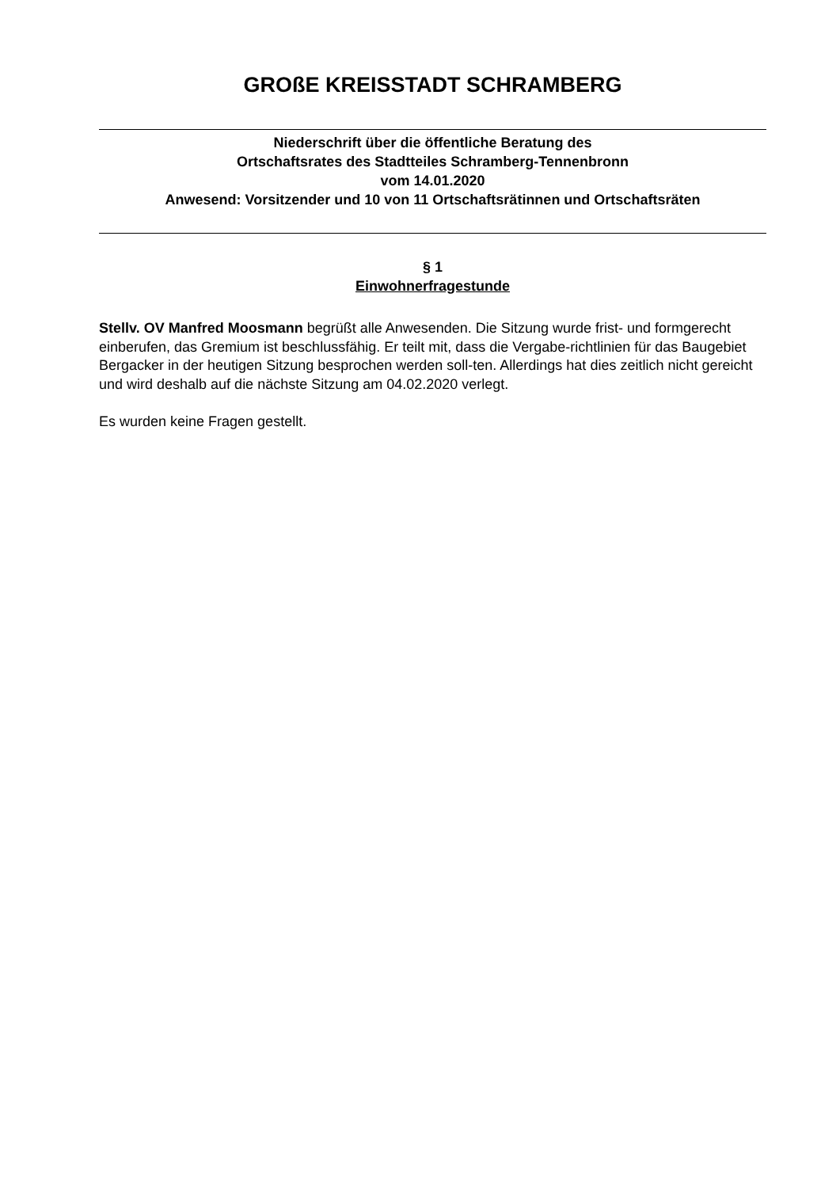GROßE KREISSTADT SCHRAMBERG
Niederschrift über die öffentliche Beratung des
Ortschaftsrates des Stadtteiles Schramberg-Tennenbronn
vom 14.01.2020
Anwesend: Vorsitzender und 10 von 11 Ortschaftsrätinnen und Ortschaftsräten
§ 1
Einwohnerfragestunde
Stellv. OV Manfred Moosmann begrüßt alle Anwesenden. Die Sitzung wurde frist- und formgerecht einberufen, das Gremium ist beschlussfähig. Er teilt mit, dass die Vergabe-richtlinien für das Baugebiet Bergacker in der heutigen Sitzung besprochen werden soll-ten. Allerdings hat dies zeitlich nicht gereicht und wird deshalb auf die nächste Sitzung am 04.02.2020 verlegt.
Es wurden keine Fragen gestellt.